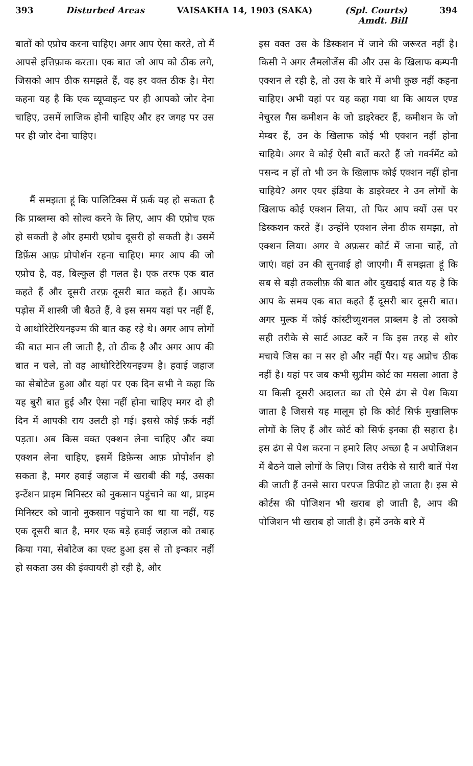393 Disturbed Areas VAISAKHA 14, 1903 (SAKA) (Spl. Courts)
Amdt. Bill 394
बातों को एप्रोच करना चाहिए। अगर आप ऐसा करते, तो मैं आपसे इत्तिफ़ाक करता। एक बात जो आप को ठीक लगे, जिसको आप ठीक समझते हैं, वह हर वक्त ठीक है। मेरा कहना यह है कि एक व्यूप्वाइन्ट पर ही आपको जोर देना चाहिए, उसमें लाजिक होनी चाहिए और हर जगह पर उस पर ही जोर देना चाहिए।
मैं समझता हूं कि पालिटिक्स में फ़र्क यह हो सकता है कि प्राब्लम्स को सोल्व करने के लिए, आप की एप्रोच एक हो सकती है और हमारी एप्रोच दूसरी हो सकती है। उसमें डिफ़ेंस आफ़ प्रोपोर्शन रहना चाहिए। मगर आप की जो एप्रोच है, वह, बिल्कुल ही गलत है। एक तरफ एक बात कहते हैं और दूसरी तरफ़ दूसरी बात कहते हैं। आपके पड़ोस में शास्त्री जी बैठते हैं, वे इस समय यहां पर नहीं हैं, वे आथोरिटेरियनइज्म की बात कह रहे थे। अगर आप लोगों की बात मान ली जाती है, तो ठीक है और अगर आप की बात न चले, तो वह आथोरिटेरियनइज्म है। हवाई जहाज का सेबोटेज हुआ और यहां पर एक दिन सभी ने कहा कि यह बुरी बात हुई और ऐसा नहीं होना चाहिए मगर दो ही दिन में आपकी राय उलटी हो गई। इससे कोई फ़र्क नहीं पड़ता। अब किस वक्त एक्शन लेना चाहिए और क्या एक्शन लेना चाहिए, इसमें डिफ़ेन्स आफ़ प्रोपोर्शन हो सकता है, मगर हवाई जहाज में खराबी की गई, उसका इन्टेंशन प्राइम मिनिस्टर को नुकसान पहुंचाने का था, प्राइम मिनिस्टर को जानो नुकसान पहुंचाने का था या नहीं, यह एक दूसरी बात है, मगर एक बड़े हवाई जहाज को तबाह किया गया, सेबोटेज का एक्ट हुआ इस से तो इन्कार नहीं हो सकता उस की इंक्वायरी हो रही है, और
इस वक्त उस के डिस्कशन में जाने की जरूरत नहीं है। किसी ने अगर लैमलोजेंस की और उस के खिलाफ कम्पनी एक्शन ले रही है, तो उस के बारे में अभी कुछ नहीं कहना चाहिए। अभी यहां पर यह कहा गया था कि आयल एण्ड नेचुरल गैस कमीशन के जो डाइरेक्टर हैं, कमीशन के जो मेम्बर हैं, उन के खिलाफ कोई भी एक्शन नहीं होना चाहिये। अगर वे कोई ऐसी बातें करते हैं जो गवर्नमेंट को पसन्द न हों तो भी उन के खिलाफ कोई एक्शन नहीं होना चाहिये? अगर एयर इंडिया के डाइरेक्टर ने उन लोगों के खिलाफ कोई एक्शन लिया, तो फिर आप क्यों उस पर डिस्कशन करते हैं। उन्होंने एक्शन लेना ठीक समझा, तो एक्शन लिया। अगर वे अफ़सर कोर्ट में जाना चाहें, तो जाएं। वहां उन की सुनवाई हो जाएगी। मैं समझता हूं कि सब से बड़ी तकलीफ़ की बात और दुखदाई बात यह है कि आप के समय एक बात कहते हैं दूसरी बार दूसरी बात। अगर मुल्क में कोई कांस्टीच्युशनल प्राब्लम है तो उसको सही तरीके से सार्ट आउट करें न कि इस तरह से शोर मचाये जिस का न सर हो और नहीं पैर। यह अप्रोच ठीक नहीं है। यहां पर जब कभी सुप्रीम कोर्ट का मसला आता है या किसी दूसरी अदालत का तो ऐसे ढंग से पेश किया जाता है जिससे यह मालूम हो कि कोर्ट सिर्फ मुखालिफ लोगों के लिए हैं और कोर्ट को सिर्फ इनका ही सहारा है। इस ढंग से पेश करना न हमारे लिए अच्छा है न अपोजिशन में बैठने वाले लोगों के लिए। जिस तरीके से सारी बातें पेश की जाती हैं उनसे सारा परपज डिफीट हो जाता है। इस से कोर्टस की पोजिशन भी खराब हो जाती है, आप की पोजिशन भी खराब हो जाती है। हमें उनके बारे में